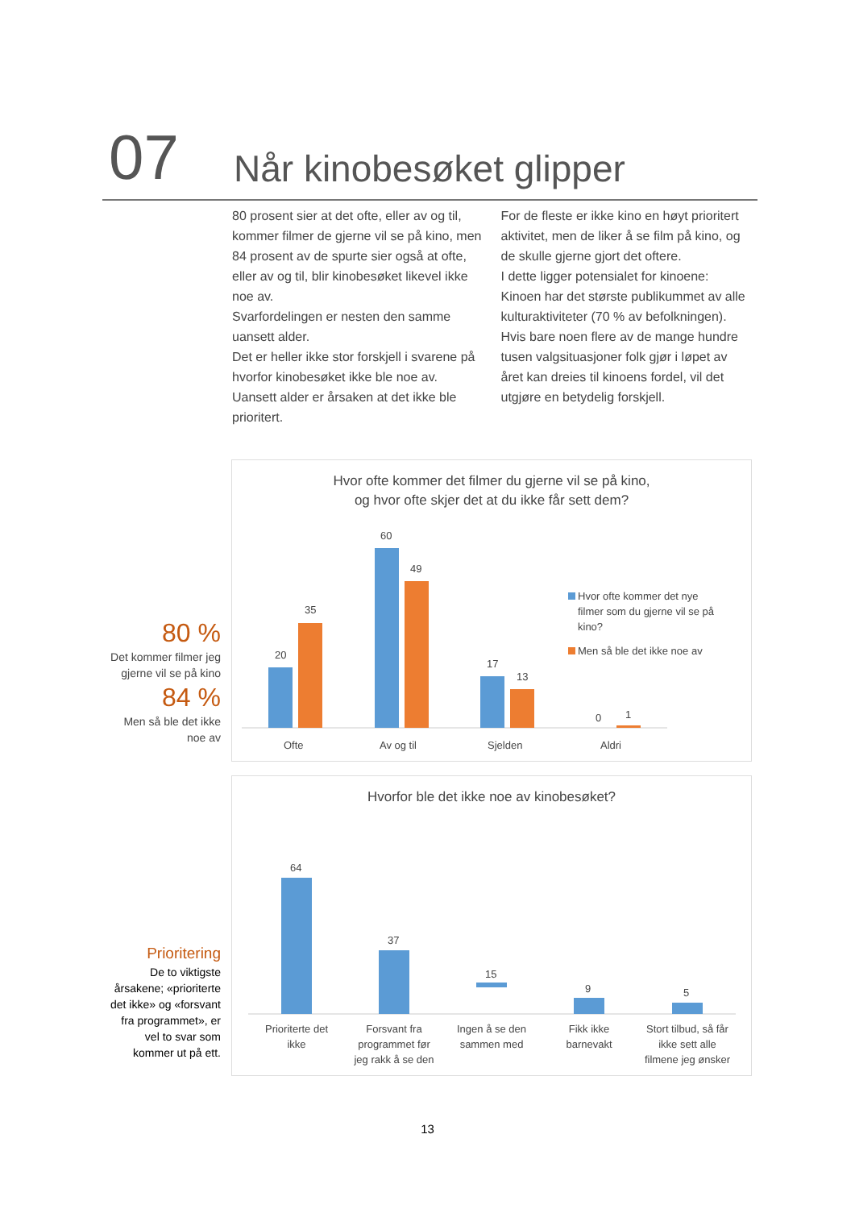07 Når kinobesøket glipper
80 prosent sier at det ofte, eller av og til, kommer filmer de gjerne vil se på kino, men 84 prosent av de spurte sier også at ofte, eller av og til, blir kinobesøket likevel ikke noe av.
Svarfordelingen er nesten den samme uansett alder.
Det er heller ikke stor forskjell i svarene på hvorfor kinobesøket ikke ble noe av. Uansett alder er årsaken at det ikke ble prioritert.
For de fleste er ikke kino en høyt prioritert aktivitet, men de liker å se film på kino, og de skulle gjerne gjort det oftere.
I dette ligger potensialet for kinoene: Kinoen har det største publikummet av alle kulturaktiviteter (70 % av befolkningen). Hvis bare noen flere av de mange hundre tusen valgsituasjoner folk gjør i løpet av året kan dreies til kinoens fordel, vil det utgjøre en betydelig forskjell.
80 %
Det kommer filmer jeg gjerne vil se på kino
84 %
Men så ble det ikke noe av
Prioritering
De to viktigste årsakene; «prioriterte det ikke» og «forsvant fra programmet», er vel to svar som kommer ut på ett.
Hvor ofte kommer det filmer du gjerne vil se på kino,
og hvor ofte skjer det at du ikke får sett dem?
20
35
60
49
17
13
0
1
Ofte
Av og til
Sjelden
Aldri
Hvor ofte kommer det nye
filmer som du gjerne vil se på
kino?
Men så ble det ikke noe av
Hvorfor ble det ikke noe av kinobesøket?
64
37
15
9
5
Prioriterte det
ikke
Forsvant fra
programmet før
jeg rakk å se den
Ingen å se den
sammen med
Fikk ikke
barnevakt
Stort tilbud, så får
ikke sett alle
filmene jeg ønsker
13